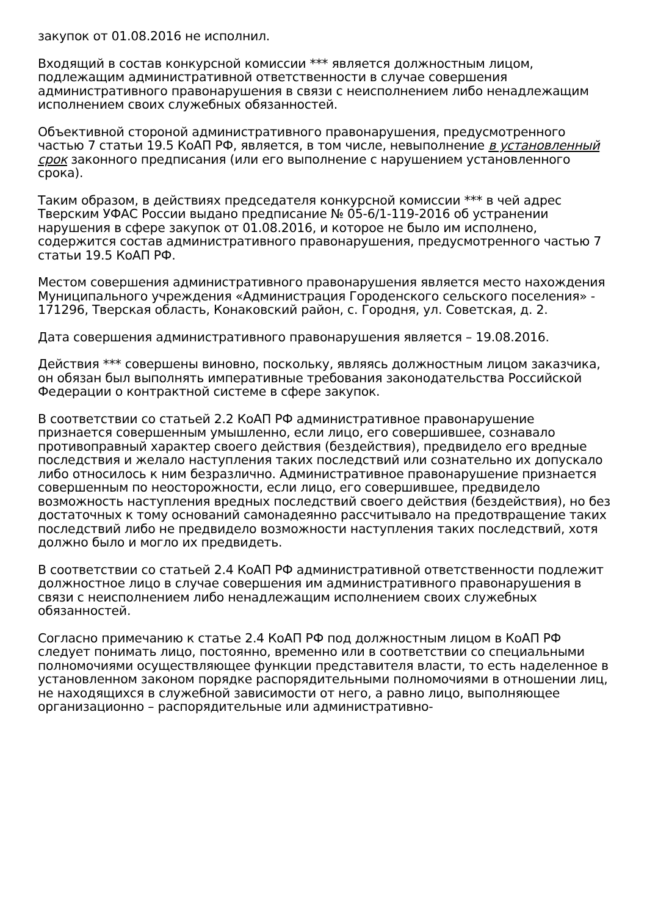закупок от 01.08.2016 не исполнил.
Входящий в состав конкурсной комиссии *** является должностным лицом, подлежащим административной ответственности в случае совершения административного правонарушения в связи с неисполнением либо ненадлежащим исполнением своих служебных обязанностей.
Объективной стороной административного правонарушения, предусмотренного частью 7 статьи 19.5 КоАП РФ, является, в том числе, невыполнение в установленный срок законного предписания (или его выполнение с нарушением установленного срока).
Таким образом, в действиях председателя конкурсной комиссии *** в чей адрес Тверским УФАС России выдано предписание № 05-6/1-119-2016 об устранении нарушения в сфере закупок от 01.08.2016, и которое не было им исполнено, содержится состав административного правонарушения, предусмотренного частью 7 статьи 19.5 КоАП РФ.
Местом совершения административного правонарушения является место нахождения Муниципального учреждения «Администрация Городенского сельского поселения» - 171296, Тверская область, Конаковский район, с. Городня, ул. Советская, д. 2.
Дата совершения административного правонарушения является – 19.08.2016.
Действия *** совершены виновно, поскольку, являясь должностным лицом заказчика, он обязан был выполнять императивные требования законодательства Российской Федерации о контрактной системе в сфере закупок.
В соответствии со статьей 2.2 КоАП РФ административное правонарушение признается совершенным умышленно, если лицо, его совершившее, сознавало противоправный характер своего действия (бездействия), предвидело его вредные последствия и желало наступления таких последствий или сознательно их допускало либо относилось к ним безразлично. Административное правонарушение признается совершенным по неосторожности, если лицо, его совершившее, предвидело возможность наступления вредных последствий своего действия (бездействия), но без достаточных к тому оснований самонадеянно рассчитывало на предотвращение таких последствий либо не предвидело возможности наступления таких последствий, хотя должно было и могло их предвидеть.
В соответствии со статьей 2.4 КоАП РФ административной ответственности подлежит должностное лицо в случае совершения им административного правонарушения в связи с неисполнением либо ненадлежащим исполнением своих служебных обязанностей.
Согласно примечанию к статье 2.4 КоАП РФ под должностным лицом в КоАП РФ следует понимать лицо, постоянно, временно или в соответствии со специальными полномочиями осуществляющее функции представителя власти, то есть наделенное в установленном законом порядке распорядительными полномочиями в отношении лиц, не находящихся в служебной зависимости от него, а равно лицо, выполняющее организационно – распорядительные или административно-